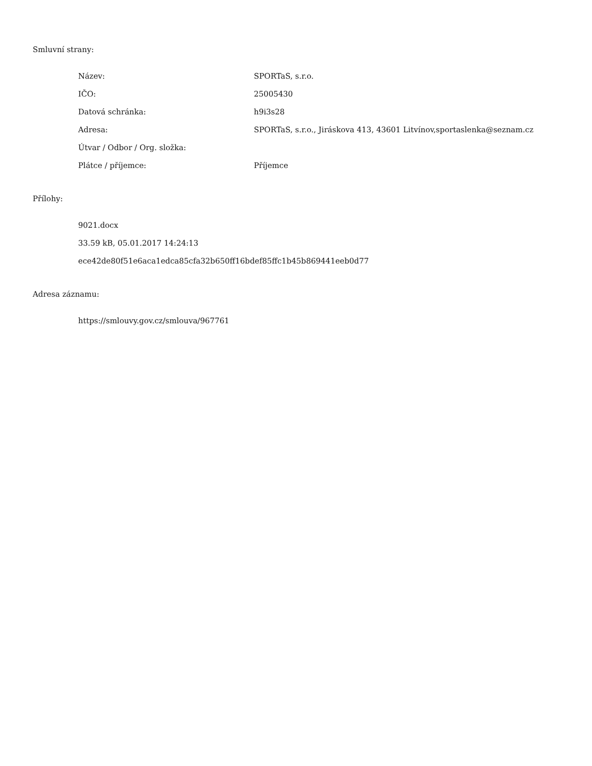Smluvní strany:
Název: SPORTaS, s.r.o.
IČO: 25005430
Datová schránka: h9i3s28
Adresa: SPORTaS, s.r.o., Jiráskova 413, 43601 Litvínov,sportaslenka@seznam.cz
Útvar / Odbor / Org. složka:
Plátce / příjemce: Příjemce
Přílohy:
9021.docx
33.59 kB, 05.01.2017 14:24:13
ece42de80f51e6aca1edca85cfa32b650ff16bdef85ffc1b45b869441eeb0d77
Adresa záznamu:
https://smlouvy.gov.cz/smlouva/967761